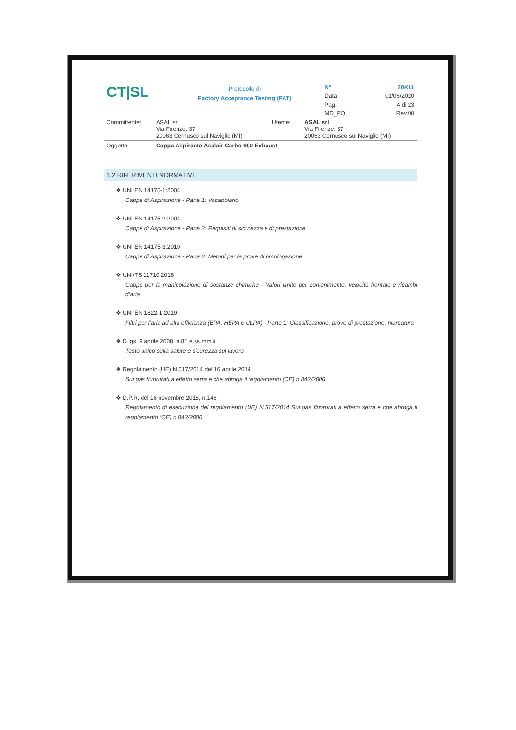| CT/S L | Protocollo di Factory Acceptance Testing (FAT) | N° | 20K11 |
| | | Data | 01/06/2020 |
| | | Pag. | 4 di 23 |
| | | MD_PQ | Rev.00 |
| Committente: | ASAL srl Via Firenze, 37 20063 Cernusco sul Naviglio (MI) | Utente: | ASAL srl Via Firenze, 37 20063 Cernusco sul Naviglio (MI) |
| Oggetto: | Cappa Aspirante Asalair Carbo 900 Exhaust |
1.2 RIFERIMENTI NORMATIVI
❖ UNI EN 14175-1:2004
Cappe di Aspirazione - Parte 1: Vocabolario
❖ UNI EN 14175-2:2004
Cappe di Aspirazione - Parte 2: Requisiti di sicurezza e di prestazione
❖ UNI EN 14175-3:2019
Cappe di Aspirazione - Parte 3: Metodi per le prove di omologazione
❖ UNI/TS 11710:2018
Cappe per la manipolazione di sostanze chimiche - Valori limite per contenimento, velocità frontale e ricambi d’aria
❖ UNI EN 1822-1:2019
Filtri per l’aria ad alta efficienza (EPA, HEPA e ULPA) - Parte 1: Classificazione, prove di prestazione, marcatura
❖ D.lgs. 9 aprile 2008, n.81 e ss.mm.ii.
Testo unico sulla salute e sicurezza sul lavoro
❖ Regolamento (UE) N.517/2014 del 16 aprile 2014
Sui gas fluorurati a effetto serra e che abroga il regolamento (CE) n.842/2006
❖ D.P.R. del 16 novembre 2018, n.146
Regolamento di esecuzione del regolamento (UE) N.517/2014 Sui gas fluorurati a effetto serra e che abroga il regolamento (CE) n.842/2006